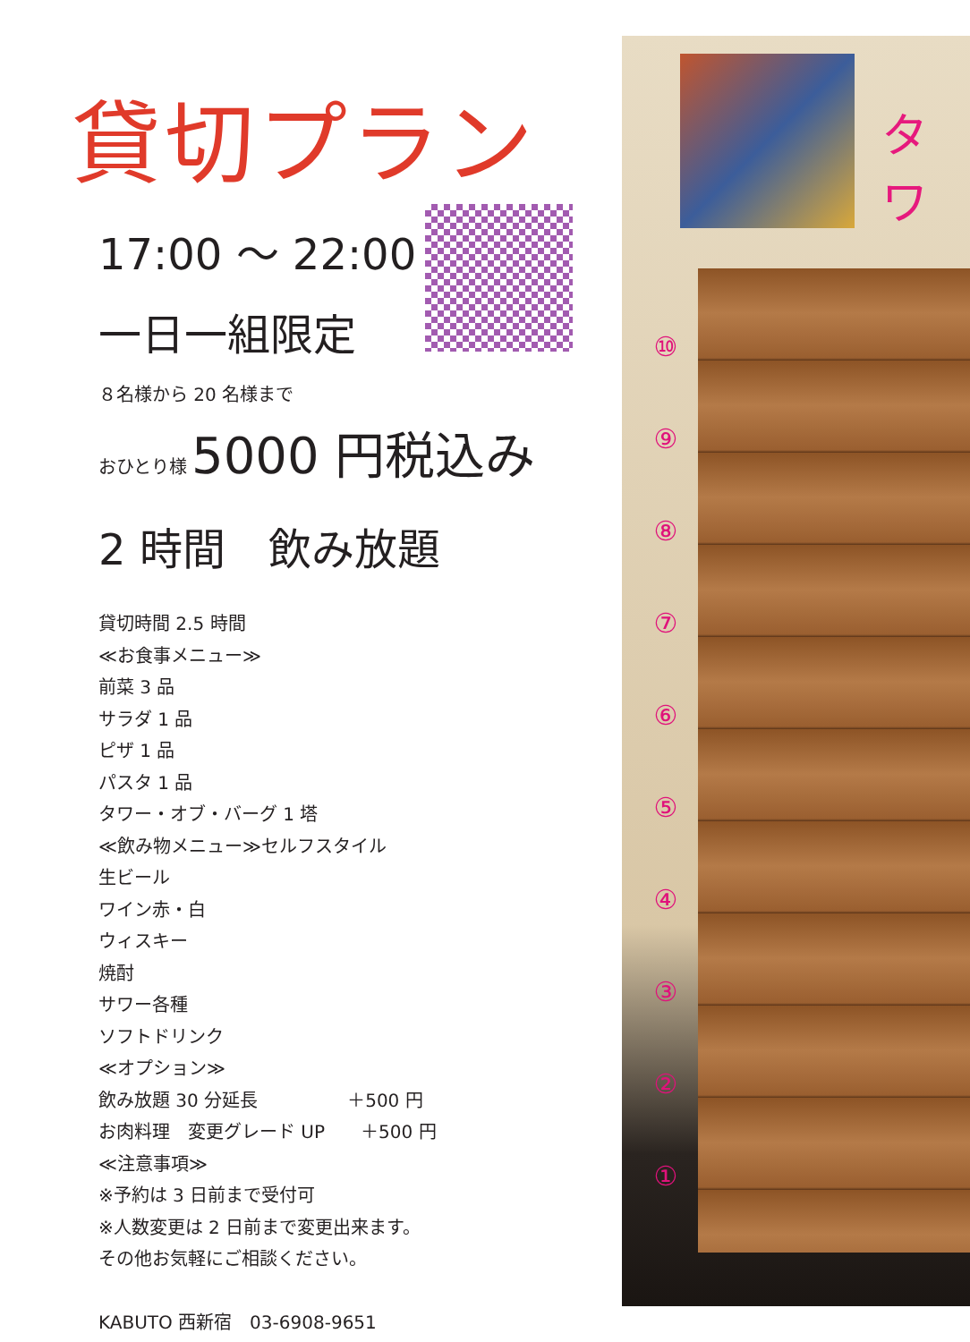タワ
⑩
⑨
⑧
⑦
⑥
⑤
④
③
②
①
貸切プラン
17:00 ～ 22:00
一日一組限定
８名様から 20 名様まで
おひとり様 5000 円税込み
2 時間　飲み放題
貸切時間 2.5 時間
≪お食事メニュー≫
前菜 3 品
サラダ 1 品
ピザ 1 品
パスタ 1 品
タワー・オブ・バーグ 1 塔
≪飲み物メニュー≫セルフスタイル
生ビール
ワイン赤・白
ウィスキー
焼酎
サワー各種
ソフトドリンク
≪オプション≫
飲み放題 30 分延長　　　　　＋500 円
お肉料理　変更グレード UP　　＋500 円
≪注意事項≫
※予約は 3 日前まで受付可
※人数変更は 2 日前まで変更出来ます。
その他お気軽にご相談ください。
KABUTO 西新宿　03-6908-9651